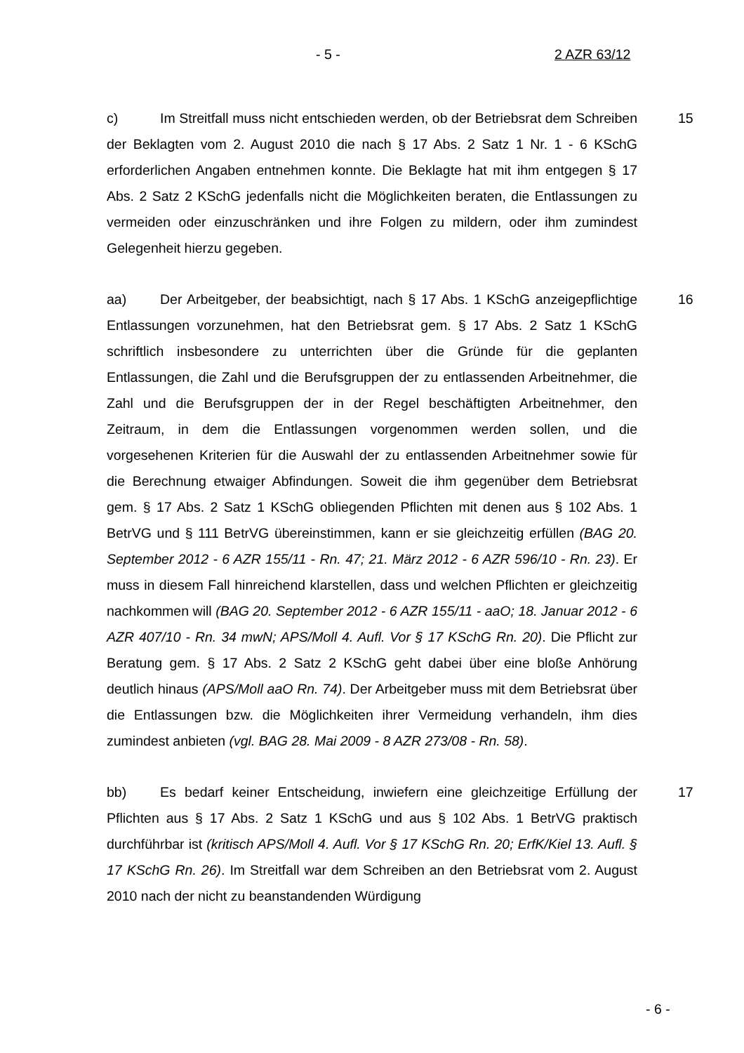- 5 - 2 AZR 63/12
c) Im Streitfall muss nicht entschieden werden, ob der Betriebsrat dem Schreiben der Beklagten vom 2. August 2010 die nach § 17 Abs. 2 Satz 1 Nr. 1 - 6 KSchG erforderlichen Angaben entnehmen konnte. Die Beklagte hat mit ihm entgegen § 17 Abs. 2 Satz 2 KSchG jedenfalls nicht die Möglichkeiten beraten, die Entlassungen zu vermeiden oder einzuschränken und ihre Folgen zu mildern, oder ihm zumindest Gelegenheit hierzu gegeben.
15
aa) Der Arbeitgeber, der beabsichtigt, nach § 17 Abs. 1 KSchG anzeige­pflichtige Entlassungen vorzunehmen, hat den Betriebsrat gem. § 17 Abs. 2 Satz 1 KSchG schriftlich insbesondere zu unterrichten über die Gründe für die geplanten Entlassungen, die Zahl und die Berufsgruppen der zu entlassenden Arbeitnehmer, die Zahl und die Berufsgruppen der in der Regel beschäftigten Arbeitnehmer, den Zeitraum, in dem die Entlassungen vorgenommen werden sollen, und die vorgesehenen Kriterien für die Auswahl der zu entlassenden Arbeitnehmer sowie für die Berechnung etwaiger Abfindungen. Soweit die ihm gegenüber dem Betriebsrat gem. § 17 Abs. 2 Satz 1 KSchG obliegenden Pflichten mit denen aus § 102 Abs. 1 BetrVG und § 111 BetrVG übereinstim­men, kann er sie gleichzeitig erfüllen (BAG 20. September 2012 - 6 AZR 155/11 - Rn. 47; 21. März 2012 - 6 AZR 596/10 - Rn. 23). Er muss in diesem Fall hinreichend klarstellen, dass und welchen Pflichten er gleichzeitig nach­kommen will (BAG 20. September 2012 - 6 AZR 155/11 - aaO; 18. Januar 2012 - 6 AZR 407/10 - Rn. 34 mwN; APS/Moll 4. Aufl. Vor § 17 KSchG Rn. 20). Die Pflicht zur Beratung gem. § 17 Abs. 2 Satz 2 KSchG geht dabei über eine bloße Anhörung deutlich hinaus (APS/Moll aaO Rn. 74). Der Arbeitgeber muss mit dem Betriebsrat über die Entlassungen bzw. die Möglichkeiten ihrer Vermei­dung verhandeln, ihm dies zumindest anbieten (vgl. BAG 28. Mai 2009 - 8 AZR 273/08 - Rn. 58).
16
bb) Es bedarf keiner Entscheidung, inwiefern eine gleichzeitige Erfüllung der Pflichten aus § 17 Abs. 2 Satz 1 KSchG und aus § 102 Abs. 1 BetrVG praktisch durchführbar ist (kritisch APS/Moll 4. Aufl. Vor § 17 KSchG Rn. 20; ErfK/Kiel 13. Aufl. § 17 KSchG Rn. 26). Im Streitfall war dem Schreiben an den Betriebsrat vom 2. August 2010 nach der nicht zu beanstandenden Würdigung
17
- 6 -